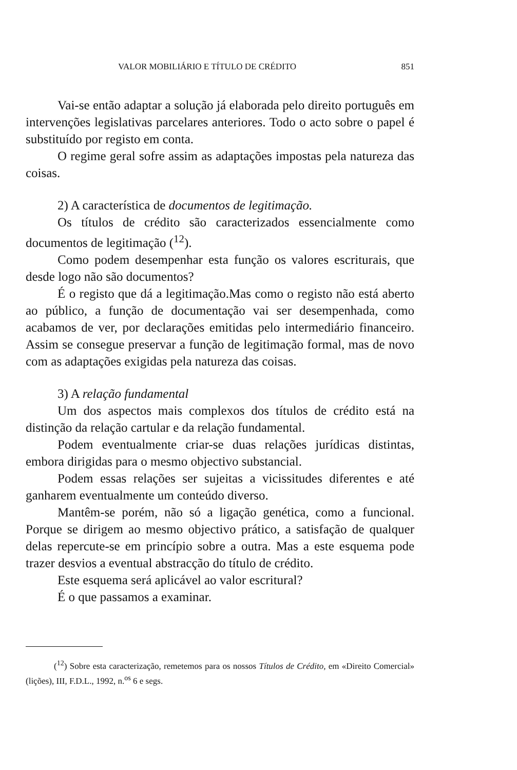VALOR MOBILIÁRIO E TÍTULO DE CRÉDITO 851
Vai-se então adaptar a solução já elaborada pelo direito português em intervenções legislativas parcelares anteriores. Todo o acto sobre o papel é substituído por registo em conta.
O regime geral sofre assim as adaptações impostas pela natureza das coisas.
2) A característica de documentos de legitimação.
Os títulos de crédito são caracterizados essencialmente como documentos de legitimação (<sup>12</sup>).
Como podem desempenhar esta função os valores escriturais, que desde logo não são documentos?
É o registo que dá a legitimação.Mas como o registo não está aberto ao público, a função de documentação vai ser desempenhada, como acabamos de ver, por declarações emitidas pelo intermediário financeiro. Assim se consegue preservar a função de legitimação formal, mas de novo com as adaptações exigidas pela natureza das coisas.
3) A relação fundamental
Um dos aspectos mais complexos dos títulos de crédito está na distinção da relação cartular e da relação fundamental.
Podem eventualmente criar-se duas relações jurídicas distintas, embora dirigidas para o mesmo objectivo substancial.
Podem essas relações ser sujeitas a vicissitudes diferentes e até ganharem eventualmente um conteúdo diverso.
Mantêm-se porém, não só a ligação genética, como a funcional. Porque se dirigem ao mesmo objectivo prático, a satisfação de qualquer delas repercute-se em princípio sobre a outra. Mas a este esquema pode trazer desvios a eventual abstracção do título de crédito.
Este esquema será aplicável ao valor escritural?
É o que passamos a examinar.
(<sup>12</sup>) Sobre esta caracterização, remetemos para os nossos Títulos de Crédito, em «Direito Comercial» (lições), III, F.D.L., 1992, n.<sup>os</sup> 6 e segs.